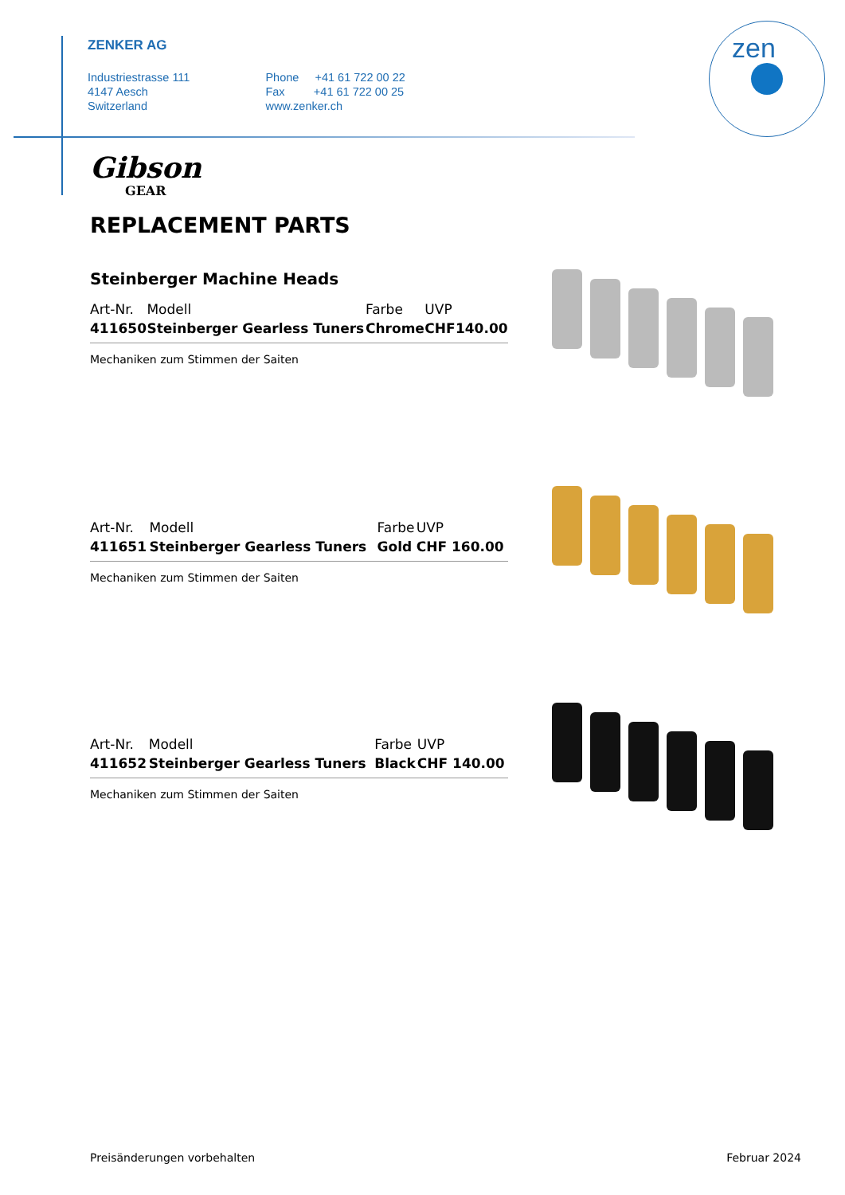ZENKER AG
Industriestrasse 111
4147 Aesch
Switzerland
Phone +41 61 722 00 22
Fax +41 61 722 00 25
www.zenker.ch
zen
Gibson
GEAR
REPLACEMENT PARTS
Steinberger Machine Heads
| Art-Nr. | Modell | Farbe | UVP | |
| --- | --- | --- | --- | --- |
| 411650 | Steinberger Gearless Tuners | Chrome | CHF | 140.00 |
Mechaniken zum Stimmen der Saiten
| Art-Nr. | Modell | Farbe | UVP |
| --- | --- | --- | --- |
| 411651 | Steinberger Gearless Tuners | Gold | CHF 160.00 |
Mechaniken zum Stimmen der Saiten
| Art-Nr. | Modell | Farbe | UVP |
| --- | --- | --- | --- |
| 411652 | Steinberger Gearless Tuners | Black | CHF 140.00 |
Mechaniken zum Stimmen der Saiten
Preisänderungen vorbehalten Februar 2024